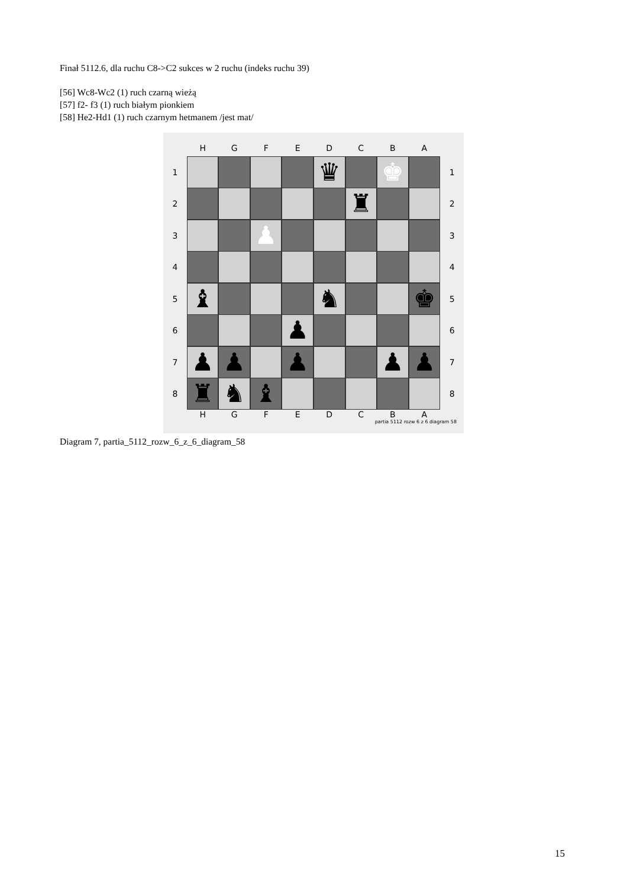Finał 5112.6, dla ruchu C8->C2 sukces w 2 ruchu (indeks ruchu 39)
[56] Wc8-Wc2 (1) ruch czarną wieżą
[57] f2- f3 (1) ruch białym pionkiem
[58] He2-Hd1 (1) ruch czarnym hetmanem /jest mat/
HGFEDCBA
1
♛ ♚
1
2
♜
2
3
♟
3
4 4
5
♝ ♞ ♚
5
6
♟
6
7
♟ ♟ ♟ ♟ ♟
7
8
♜ ♞ ♝
8
HGFEDCBA
partia 5112 rozw 6 z 6 diagram 58
Diagram 7, partia_5112_rozw_6_z_6_diagram_58
15